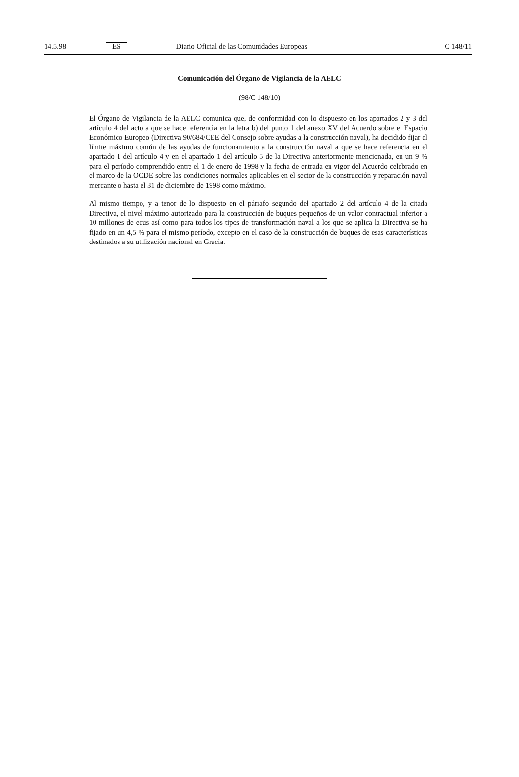14.5.98 ES Diario Oficial de las Comunidades Europeas C 148/11
Comunicación del Órgano de Vigilancia de la AELC
(98/C 148/10)
El Órgano de Vigilancia de la AELC comunica que, de conformidad con lo dispuesto en los apartados 2 y 3 del artículo 4 del acto a que se hace referencia en la letra b) del punto 1 del anexo XV del Acuerdo sobre el Espacio Económico Europeo (Directiva 90/684/CEE del Consejo sobre ayudas a la construcción naval), ha decidido fijar el límite máximo común de las ayudas de funcionamiento a la construcción naval a que se hace referencia en el apartado 1 del artículo 4 y en el apartado 1 del artículo 5 de la Directiva anteriormente mencionada, en un 9 % para el período comprendido entre el 1 de enero de 1998 y la fecha de entrada en vigor del Acuerdo celebrado en el marco de la OCDE sobre las condiciones normales aplicables en el sector de la construcción y reparación naval mercante o hasta el 31 de diciembre de 1998 como máximo.
Al mismo tiempo, y a tenor de lo dispuesto en el párrafo segundo del apartado 2 del artículo 4 de la citada Directiva, el nivel máximo autorizado para la construcción de buques pequeños de un valor contractual inferior a 10 millones de ecus así como para todos los tipos de transformación naval a los que se aplica la Directiva se ha fijado en un 4,5 % para el mismo período, excepto en el caso de la construcción de buques de esas características destinados a su utilización nacional en Grecia.